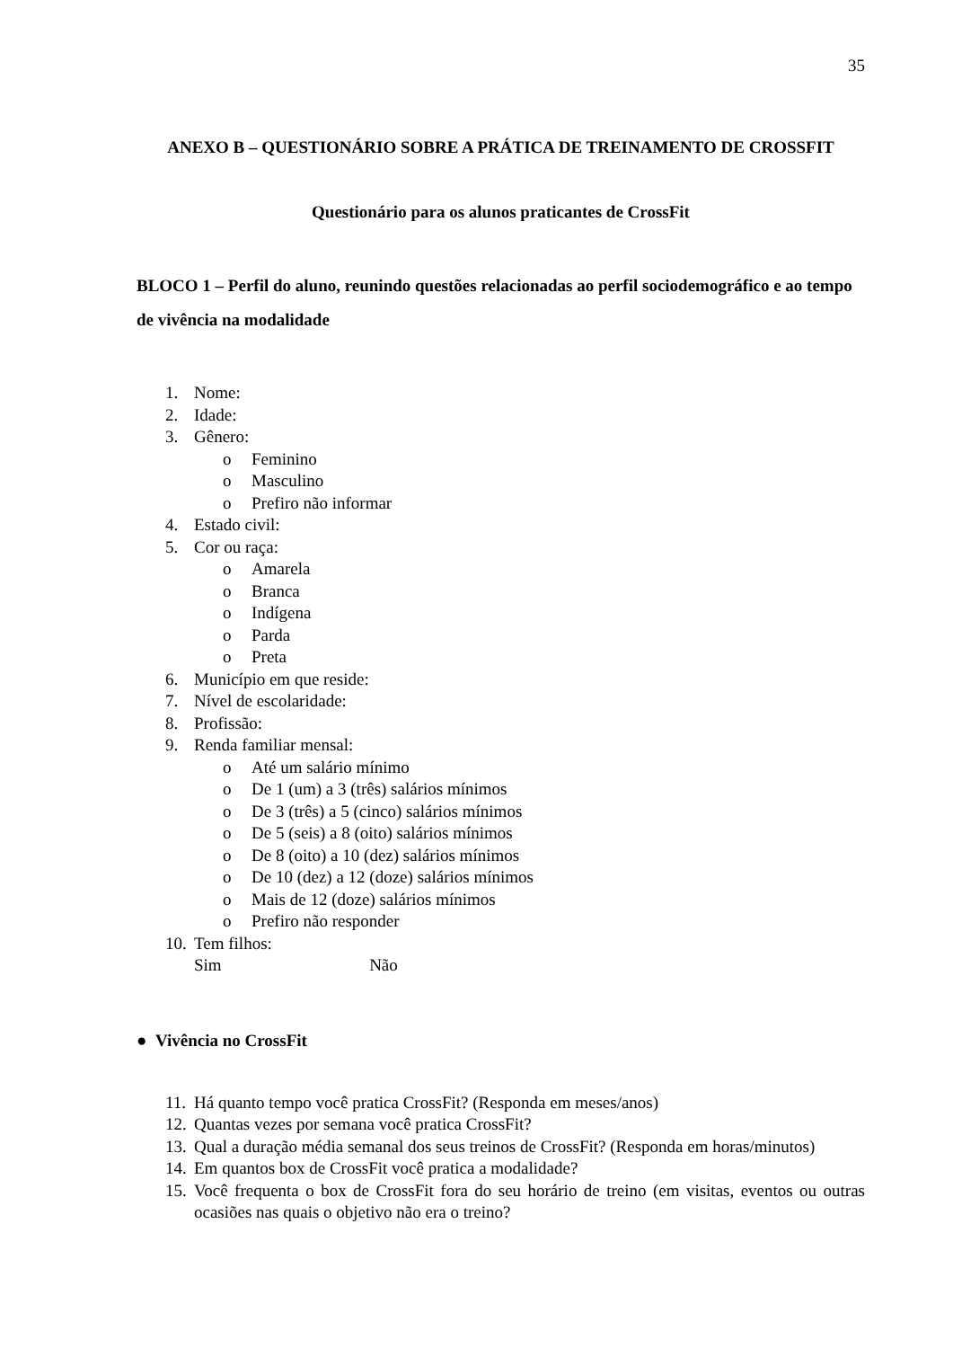35
ANEXO B – QUESTIONÁRIO SOBRE A PRÁTICA DE TREINAMENTO DE CROSSFIT
Questionário para os alunos praticantes de CrossFit
BLOCO 1 – Perfil do aluno, reunindo questões relacionadas ao perfil sociodemográfico e ao tempo de vivência na modalidade
1. Nome:
2. Idade:
3. Gênero:
o Feminino
o Masculino
o Prefiro não informar
4. Estado civil:
5. Cor ou raça:
o Amarela
o Branca
o Indígena
o Parda
o Preta
6. Município em que reside:
7. Nível de escolaridade:
8. Profissão:
9. Renda familiar mensal:
o Até um salário mínimo
o De 1 (um) a 3 (três) salários mínimos
o De 3 (três) a 5 (cinco) salários mínimos
o De 5 (seis) a 8 (oito) salários mínimos
o De 8 (oito) a 10 (dez) salários mínimos
o De 10 (dez) a 12 (doze) salários mínimos
o Mais de 12 (doze) salários mínimos
o Prefiro não responder
10. Tem filhos:
Sim Não
● Vivência no CrossFit
11. Há quanto tempo você pratica CrossFit? (Responda em meses/anos)
12. Quantas vezes por semana você pratica CrossFit?
13. Qual a duração média semanal dos seus treinos de CrossFit? (Responda em horas/minutos)
14. Em quantos box de CrossFit você pratica a modalidade?
15. Você frequenta o box de CrossFit fora do seu horário de treino (em visitas, eventos ou outras ocasiões nas quais o objetivo não era o treino?